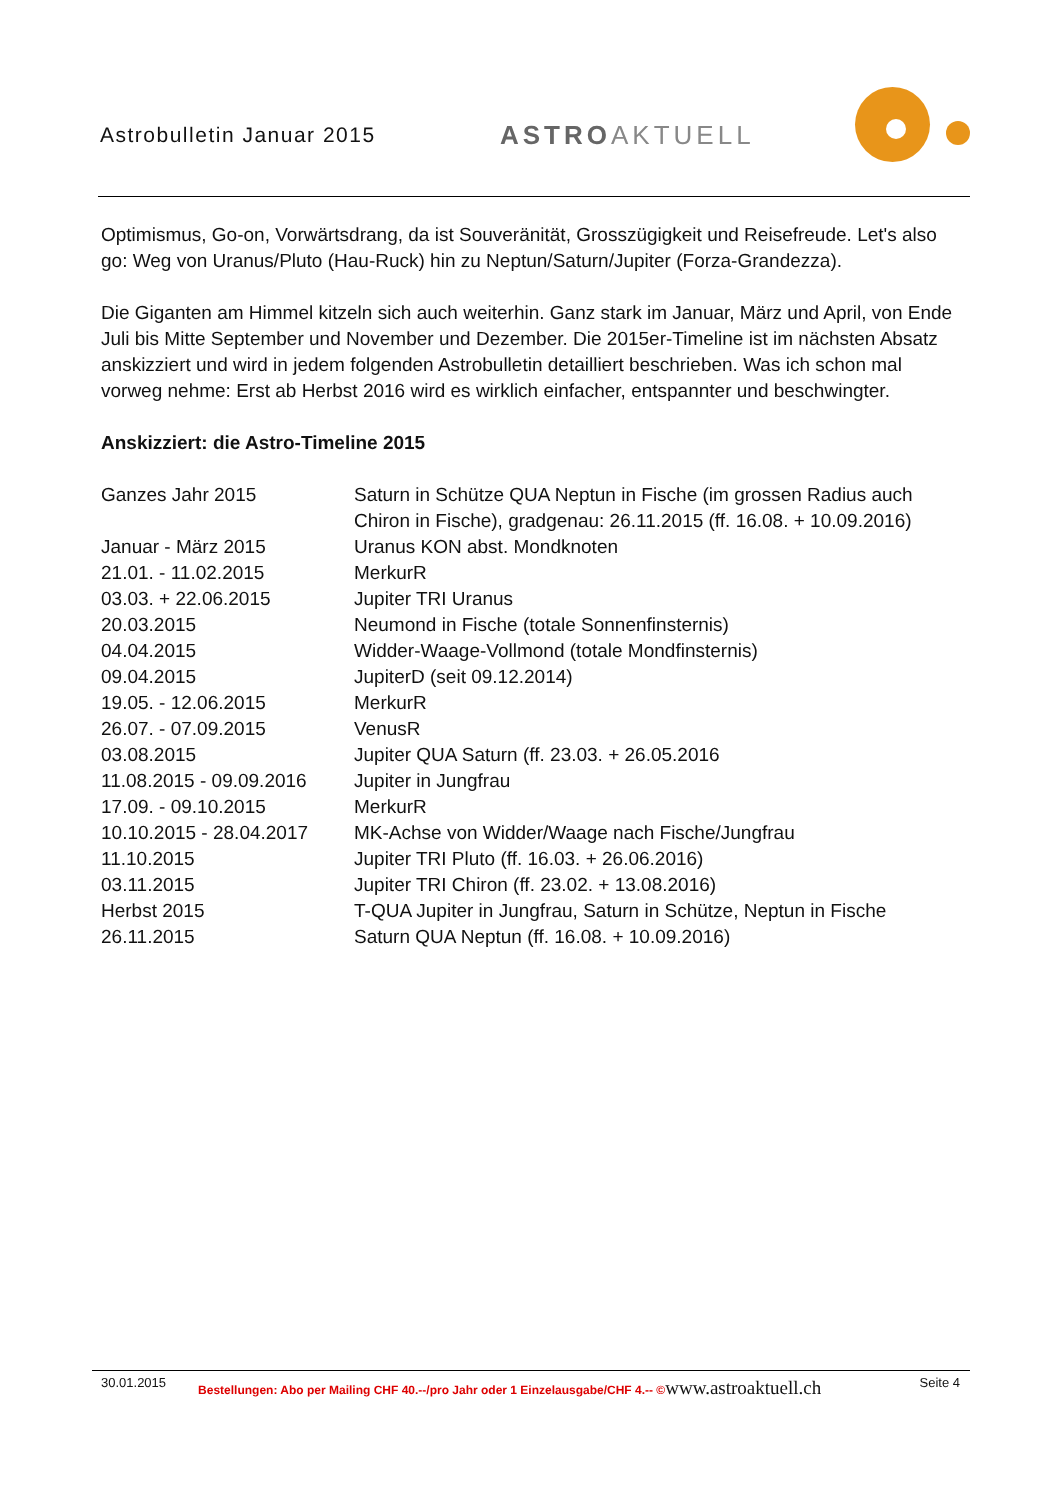Astrobulletin Januar 2015
ASTROAKTUELL
Optimismus, Go-on, Vorwärtsdrang, da ist Souveränität, Grosszügigkeit und Reisefreude. Let's also go: Weg von Uranus/Pluto (Hau-Ruck) hin zu Neptun/Saturn/Jupiter (Forza-Grandezza).
Die Giganten am Himmel kitzeln sich auch weiterhin. Ganz stark im Januar, März und April, von Ende Juli bis Mitte September und November und Dezember. Die 2015er-Timeline ist im nächsten Absatz anskizziert und wird in jedem folgenden Astrobulletin detailliert beschrieben. Was ich schon mal vorweg nehme: Erst ab Herbst 2016 wird es wirklich einfacher, entspannter und beschwingter.
Anskizziert: die Astro-Timeline 2015
| Ganzes Jahr 2015 | Saturn in Schütze QUA Neptun in Fische (im grossen Radius auch Chiron in Fische), gradgenau: 26.11.2015 (ff. 16.08. + 10.09.2016) |
| Januar - März 2015 | Uranus KON abst. Mondknoten |
| 21.01. - 11.02.2015 | MerkurR |
| 03.03. + 22.06.2015 | Jupiter TRI Uranus |
| 20.03.2015 | Neumond in Fische (totale Sonnenfinsternis) |
| 04.04.2015 | Widder-Waage-Vollmond (totale Mondfinsternis) |
| 09.04.2015 | JupiterD (seit 09.12.2014) |
| 19.05. - 12.06.2015 | MerkurR |
| 26.07. - 07.09.2015 | VenusR |
| 03.08.2015 | Jupiter QUA Saturn (ff. 23.03. + 26.05.2016 |
| 11.08.2015 - 09.09.2016 | Jupiter in Jungfrau |
| 17.09. - 09.10.2015 | MerkurR |
| 10.10.2015 - 28.04.2017 | MK-Achse von Widder/Waage nach Fische/Jungfrau |
| 11.10.2015 | Jupiter TRI Pluto (ff. 16.03. + 26.06.2016) |
| 03.11.2015 | Jupiter TRI Chiron (ff. 23.02. + 13.08.2016) |
| Herbst 2015 | T-QUA Jupiter in Jungfrau, Saturn in Schütze, Neptun in Fische |
| 26.11.2015 | Saturn QUA Neptun (ff. 16.08. + 10.09.2016) |
30.01.2015 Bestellungen: Abo per Mailing CHF 40.--/pro Jahr oder 1 Einzelausgabe/CHF 4.-- © www.astroaktuell.ch Seite 4